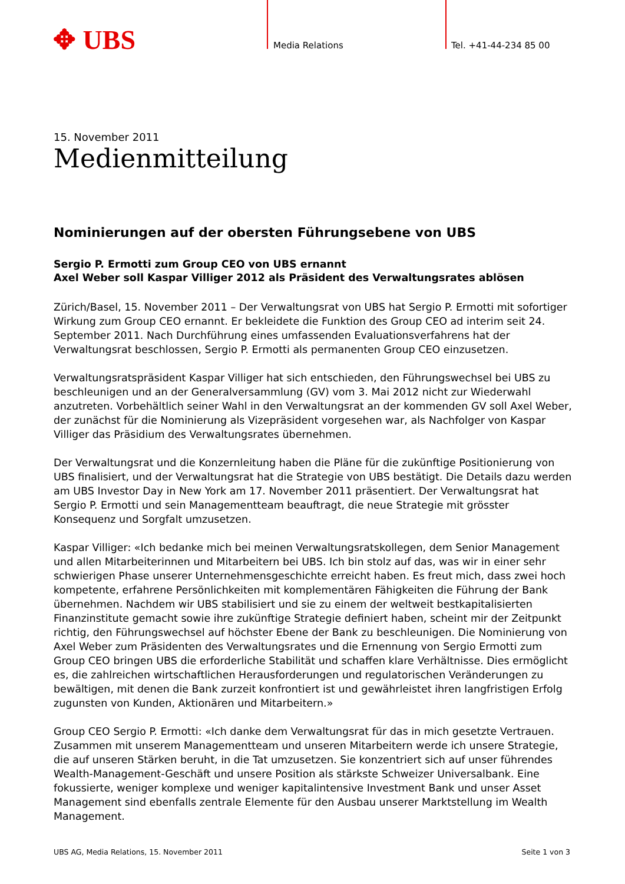✥ UBS Media Relations Tel. +41-44-234 85 00
15. November 2011
Medienmitteilung
Nominierungen auf der obersten Führungsebene von UBS
Sergio P. Ermotti zum Group CEO von UBS ernannt
Axel Weber soll Kaspar Villiger 2012 als Präsident des Verwaltungsrates ablösen
Zürich/Basel, 15. November 2011 – Der Verwaltungsrat von UBS hat Sergio P. Ermotti mit sofortiger Wirkung zum Group CEO ernannt. Er bekleidete die Funktion des Group CEO ad interim seit 24. September 2011. Nach Durchführung eines umfassenden Evaluationsverfahrens hat der Verwaltungsrat beschlossen, Sergio P. Ermotti als permanenten Group CEO einzusetzen.
Verwaltungsratspräsident Kaspar Villiger hat sich entschieden, den Führungswechsel bei UBS zu beschleunigen und an der Generalversammlung (GV) vom 3. Mai 2012 nicht zur Wiederwahl anzutreten. Vorbehältlich seiner Wahl in den Verwaltungsrat an der kommenden GV soll Axel Weber, der zunächst für die Nominierung als Vizepräsident vorgesehen war, als Nachfolger von Kaspar Villiger das Präsidium des Verwaltungsrates übernehmen.
Der Verwaltungsrat und die Konzernleitung haben die Pläne für die zukünftige Positionierung von UBS finalisiert, und der Verwaltungsrat hat die Strategie von UBS bestätigt. Die Details dazu werden am UBS Investor Day in New York am 17. November 2011 präsentiert. Der Verwaltungsrat hat Sergio P. Ermotti und sein Managementteam beauftragt, die neue Strategie mit grösster Konsequenz und Sorgfalt umzusetzen.
Kaspar Villiger: «Ich bedanke mich bei meinen Verwaltungsratskollegen, dem Senior Management und allen Mitarbeiterinnen und Mitarbeitern bei UBS. Ich bin stolz auf das, was wir in einer sehr schwierigen Phase unserer Unternehmensgeschichte erreicht haben. Es freut mich, dass zwei hoch kompetente, erfahrene Persönlichkeiten mit komplementären Fähigkeiten die Führung der Bank übernehmen. Nachdem wir UBS stabilisiert und sie zu einem der weltweit bestkapitalisierten Finanzinstitute gemacht sowie ihre zukünftige Strategie definiert haben, scheint mir der Zeitpunkt richtig, den Führungswechsel auf höchster Ebene der Bank zu beschleunigen. Die Nominierung von Axel Weber zum Präsidenten des Verwaltungsrates und die Ernennung von Sergio Ermotti zum Group CEO bringen UBS die erforderliche Stabilität und schaffen klare Verhältnisse. Dies ermöglicht es, die zahlreichen wirtschaftlichen Herausforderungen und regulatorischen Veränderungen zu bewältigen, mit denen die Bank zurzeit konfrontiert ist und gewährleistet ihren langfristigen Erfolg zugunsten von Kunden, Aktionären und Mitarbeitern.»
Group CEO Sergio P. Ermotti: «Ich danke dem Verwaltungsrat für das in mich gesetzte Vertrauen. Zusammen mit unserem Managementteam und unseren Mitarbeitern werde ich unsere Strategie, die auf unseren Stärken beruht, in die Tat umzusetzen. Sie konzentriert sich auf unser führendes Wealth-Management-Geschäft und unsere Position als stärkste Schweizer Universalbank. Eine fokussierte, weniger komplexe und weniger kapitalintensive Investment Bank und unser Asset Management sind ebenfalls zentrale Elemente für den Ausbau unserer Marktstellung im Wealth Management.
UBS AG, Media Relations, 15. November 2011 Seite 1 von 3